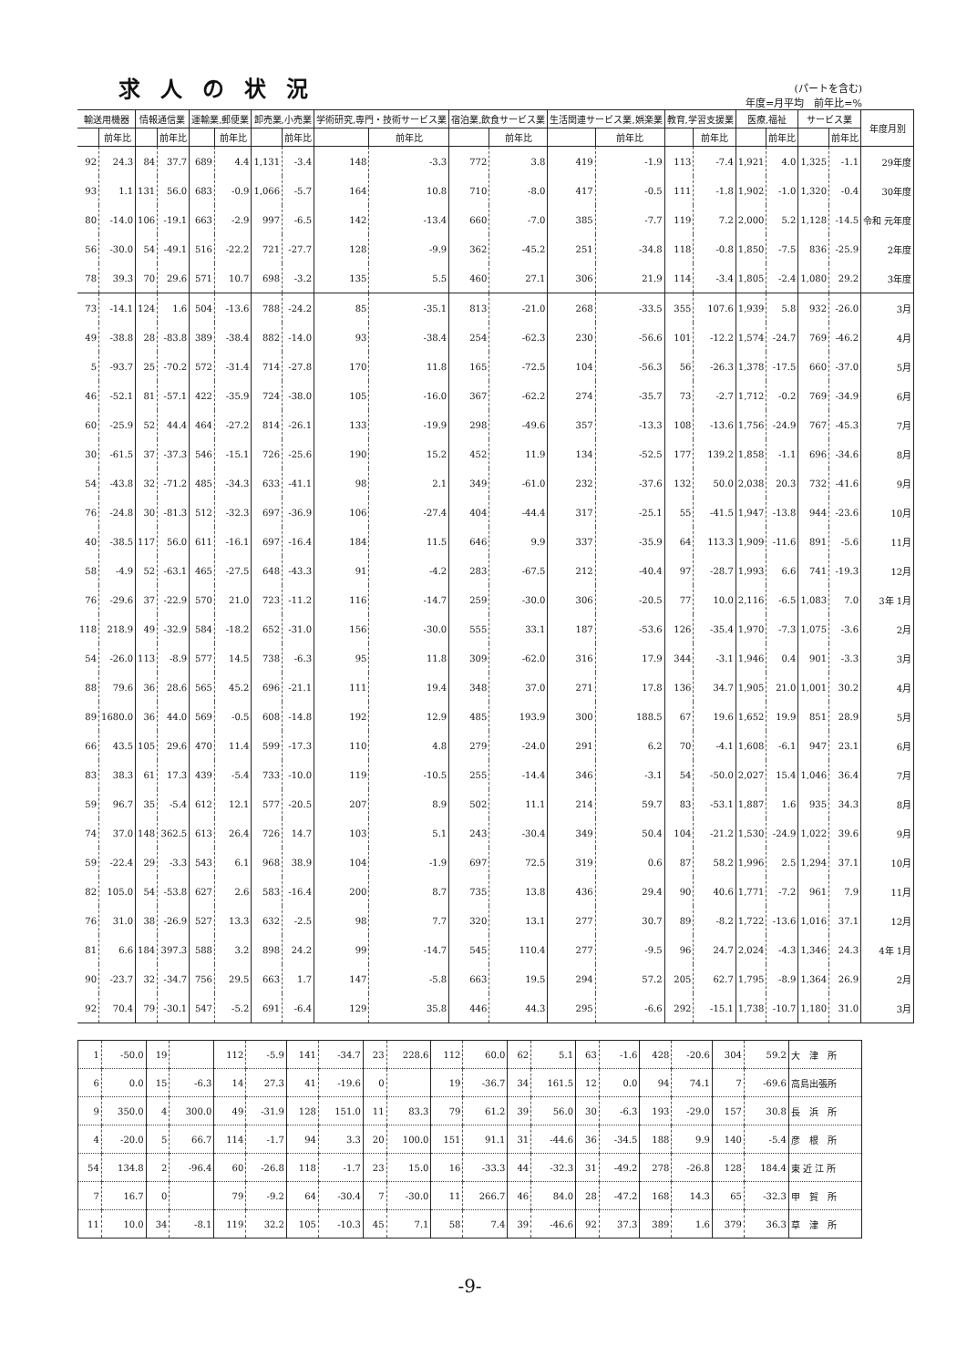求人の状況
(パートを含む)
年度=月平均　前年比=%
| 輸送用機器 | | 情報通信業 | | 運輸業,郵便業 | | 卸売業,小売業 | | 学術研究,専門・技術サービス業 | | 宿泊業,飲食サービス業 | | 生活関連サービス業,娯楽業 | | 教育,学習支援業 | | 医療,福祉 | | サービス業 | | 年度月別 |
| --- | --- | --- | --- | --- | --- | --- | --- | --- | --- | --- | --- | --- | --- | --- | --- | --- | --- | --- | --- | --- |
| | 前年比 | | 前年比 | | 前年比 | | 前年比 | | 前年比 | | 前年比 | | 前年比 | | 前年比 | | 前年比 | | 前年比 | |
| 92 | 24.3 | 84 | 37.7 | 689 | 4.4 | 1,131 | -3.4 | 148 | -3.3 | 772 | 3.8 | 419 | -1.9 | 113 | -7.4 | 1,921 | 4.0 | 1,325 | -1.1 | 29年度 |
| 93 | 1.1 | 131 | 56.0 | 683 | -0.9 | 1,066 | -5.7 | 164 | 10.8 | 710 | -8.0 | 417 | -0.5 | 111 | -1.8 | 1,902 | -1.0 | 1,320 | -0.4 | 30年度 |
| 80 | -14.0 | 106 | -19.1 | 663 | -2.9 | 997 | -6.5 | 142 | -13.4 | 660 | -7.0 | 385 | -7.7 | 119 | 7.2 | 2,000 | 5.2 | 1,128 | -14.5 | 令和 元年度 |
| 56 | -30.0 | 54 | -49.1 | 516 | -22.2 | 721 | -27.7 | 128 | -9.9 | 362 | -45.2 | 251 | -34.8 | 118 | -0.8 | 1,850 | -7.5 | 836 | -25.9 | 2年度 |
| 78 | 39.3 | 70 | 29.6 | 571 | 10.7 | 698 | -3.2 | 135 | 5.5 | 460 | 27.1 | 306 | 21.9 | 114 | -3.4 | 1,805 | -2.4 | 1,080 | 29.2 | 3年度 |
| 73 | -14.1 | 124 | 1.6 | 504 | -13.6 | 788 | -24.2 | 85 | -35.1 | 813 | -21.0 | 268 | -33.5 | 355 | 107.6 | 1,939 | 5.8 | 932 | -26.0 | 3月 |
| 49 | -38.8 | 28 | -83.8 | 389 | -38.4 | 882 | -14.0 | 93 | -38.4 | 254 | -62.3 | 230 | -56.6 | 101 | -12.2 | 1,574 | -24.7 | 769 | -46.2 | 4月 |
| 5 | -93.7 | 25 | -70.2 | 572 | -31.4 | 714 | -27.8 | 170 | 11.8 | 165 | -72.5 | 104 | -56.3 | 56 | -26.3 | 1,378 | -17.5 | 660 | -37.0 | 5月 |
| 46 | -52.1 | 81 | -57.1 | 422 | -35.9 | 724 | -38.0 | 105 | -16.0 | 367 | -62.2 | 274 | -35.7 | 73 | -2.7 | 1,712 | -0.2 | 769 | -34.9 | 6月 |
| 60 | -25.9 | 52 | 44.4 | 464 | -27.2 | 814 | -26.1 | 133 | -19.9 | 298 | -49.6 | 357 | -13.3 | 108 | -13.6 | 1,756 | -24.9 | 767 | -45.3 | 7月 |
| 30 | -61.5 | 37 | -37.3 | 546 | -15.1 | 726 | -25.6 | 190 | 15.2 | 452 | 11.9 | 134 | -52.5 | 177 | 139.2 | 1,858 | -1.1 | 696 | -34.6 | 8月 |
| 54 | -43.8 | 32 | -71.2 | 485 | -34.3 | 633 | -41.1 | 98 | 2.1 | 349 | -61.0 | 232 | -37.6 | 132 | 50.0 | 2,038 | 20.3 | 732 | -41.6 | 9月 |
| 76 | -24.8 | 30 | -81.3 | 512 | -32.3 | 697 | -36.9 | 106 | -27.4 | 404 | -44.4 | 317 | -25.1 | 55 | -41.5 | 1,947 | -13.8 | 944 | -23.6 | 10月 |
| 40 | -38.5 | 117 | 56.0 | 611 | -16.1 | 697 | -16.4 | 184 | 11.5 | 646 | 9.9 | 337 | -35.9 | 64 | 113.3 | 1,909 | -11.6 | 891 | -5.6 | 11月 |
| 58 | -4.9 | 52 | -63.1 | 465 | -27.5 | 648 | -43.3 | 91 | -4.2 | 283 | -67.5 | 212 | -40.4 | 97 | -28.7 | 1,993 | 6.6 | 741 | -19.3 | 12月 |
| 76 | -29.6 | 37 | -22.9 | 570 | 21.0 | 723 | -11.2 | 116 | -14.7 | 259 | -30.0 | 306 | -20.5 | 77 | 10.0 | 2,116 | -6.5 | 1,083 | 7.0 | 3年 1月 |
| 118 | 218.9 | 49 | -32.9 | 584 | -18.2 | 652 | -31.0 | 156 | -30.0 | 555 | 33.1 | 187 | -53.6 | 126 | -35.4 | 1,970 | -7.3 | 1,075 | -3.6 | 2月 |
| 54 | -26.0 | 113 | -8.9 | 577 | 14.5 | 738 | -6.3 | 95 | 11.8 | 309 | -62.0 | 316 | 17.9 | 344 | -3.1 | 1,946 | 0.4 | 901 | -3.3 | 3月 |
| 88 | 79.6 | 36 | 28.6 | 565 | 45.2 | 696 | -21.1 | 111 | 19.4 | 348 | 37.0 | 271 | 17.8 | 136 | 34.7 | 1,905 | 21.0 | 1,001 | 30.2 | 4月 |
| 89 | 1680.0 | 36 | 44.0 | 569 | -0.5 | 608 | -14.8 | 192 | 12.9 | 485 | 193.9 | 300 | 188.5 | 67 | 19.6 | 1,652 | 19.9 | 851 | 28.9 | 5月 |
| 66 | 43.5 | 105 | 29.6 | 470 | 11.4 | 599 | -17.3 | 110 | 4.8 | 279 | -24.0 | 291 | 6.2 | 70 | -4.1 | 1,608 | -6.1 | 947 | 23.1 | 6月 |
| 83 | 38.3 | 61 | 17.3 | 439 | -5.4 | 733 | -10.0 | 119 | -10.5 | 255 | -14.4 | 346 | -3.1 | 54 | -50.0 | 2,027 | 15.4 | 1,046 | 36.4 | 7月 |
| 59 | 96.7 | 35 | -5.4 | 612 | 12.1 | 577 | -20.5 | 207 | 8.9 | 502 | 11.1 | 214 | 59.7 | 83 | -53.1 | 1,887 | 1.6 | 935 | 34.3 | 8月 |
| 74 | 37.0 | 148 | 362.5 | 613 | 26.4 | 726 | 14.7 | 103 | 5.1 | 243 | -30.4 | 349 | 50.4 | 104 | -21.2 | 1,530 | -24.9 | 1,022 | 39.6 | 9月 |
| 59 | -22.4 | 29 | -3.3 | 543 | 6.1 | 968 | 38.9 | 104 | -1.9 | 697 | 72.5 | 319 | 0.6 | 87 | 58.2 | 1,996 | 2.5 | 1,294 | 37.1 | 10月 |
| 82 | 105.0 | 54 | -53.8 | 627 | 2.6 | 583 | -16.4 | 200 | 8.7 | 735 | 13.8 | 436 | 29.4 | 90 | 40.6 | 1,771 | -7.2 | 961 | 7.9 | 11月 |
| 76 | 31.0 | 38 | -26.9 | 527 | 13.3 | 632 | -2.5 | 98 | 7.7 | 320 | 13.1 | 277 | 30.7 | 89 | -8.2 | 1,722 | -13.6 | 1,016 | 37.1 | 12月 |
| 81 | 6.6 | 184 | 397.3 | 588 | 3.2 | 898 | 24.2 | 99 | -14.7 | 545 | 110.4 | 277 | -9.5 | 96 | 24.7 | 2,024 | -4.3 | 1,346 | 24.3 | 4年 1月 |
| 90 | -23.7 | 32 | -34.7 | 756 | 29.5 | 663 | 1.7 | 147 | -5.8 | 663 | 19.5 | 294 | 57.2 | 205 | 62.7 | 1,795 | -8.9 | 1,364 | 26.9 | 2月 |
| 92 | 70.4 | 79 | -30.1 | 547 | -5.2 | 691 | -6.4 | 129 | 35.8 | 446 | 44.3 | 295 | -6.6 | 292 | -15.1 | 1,738 | -10.7 | 1,180 | 31.0 | 3月 |
| 1 | -50.0 | 19 | | 112 | -5.9 | 141 | -34.7 | 23 | 228.6 | 112 | 60.0 | 62 | 5.1 | 63 | -1.6 | 428 | -20.6 | 304 | 59.2 | 大 津 所 |
| 6 | 0.0 | 15 | -6.3 | 14 | 27.3 | 41 | -19.6 | 0 | | 19 | -36.7 | 34 | 161.5 | 12 | 0.0 | 94 | 74.1 | 7 | -69.6 | 高島出張所 |
| 9 | 350.0 | 4 | 300.0 | 49 | -31.9 | 128 | 151.0 | 11 | 83.3 | 79 | 61.2 | 39 | 56.0 | 30 | -6.3 | 193 | -29.0 | 157 | 30.8 | 長 浜 所 |
| 4 | -20.0 | 5 | 66.7 | 114 | -1.7 | 94 | 3.3 | 20 | 100.0 | 151 | 91.1 | 31 | -44.6 | 36 | -34.5 | 188 | 9.9 | 140 | -5.4 | 彦 根 所 |
| 54 | 134.8 | 2 | -96.4 | 60 | -26.8 | 118 | -1.7 | 23 | 15.0 | 16 | -33.3 | 44 | -32.3 | 31 | -49.2 | 278 | -26.8 | 128 | 184.4 | 東 近 江 所 |
| 7 | 16.7 | 0 | | 79 | -9.2 | 64 | -30.4 | 7 | -30.0 | 11 | 266.7 | 46 | 84.0 | 28 | -47.2 | 168 | 14.3 | 65 | -32.3 | 甲 賀 所 |
| 11 | 10.0 | 34 | -8.1 | 119 | 32.2 | 105 | -10.3 | 45 | 7.1 | 58 | 7.4 | 39 | -46.6 | 92 | 37.3 | 389 | 1.6 | 379 | 36.3 | 草 津 所 |
-9-